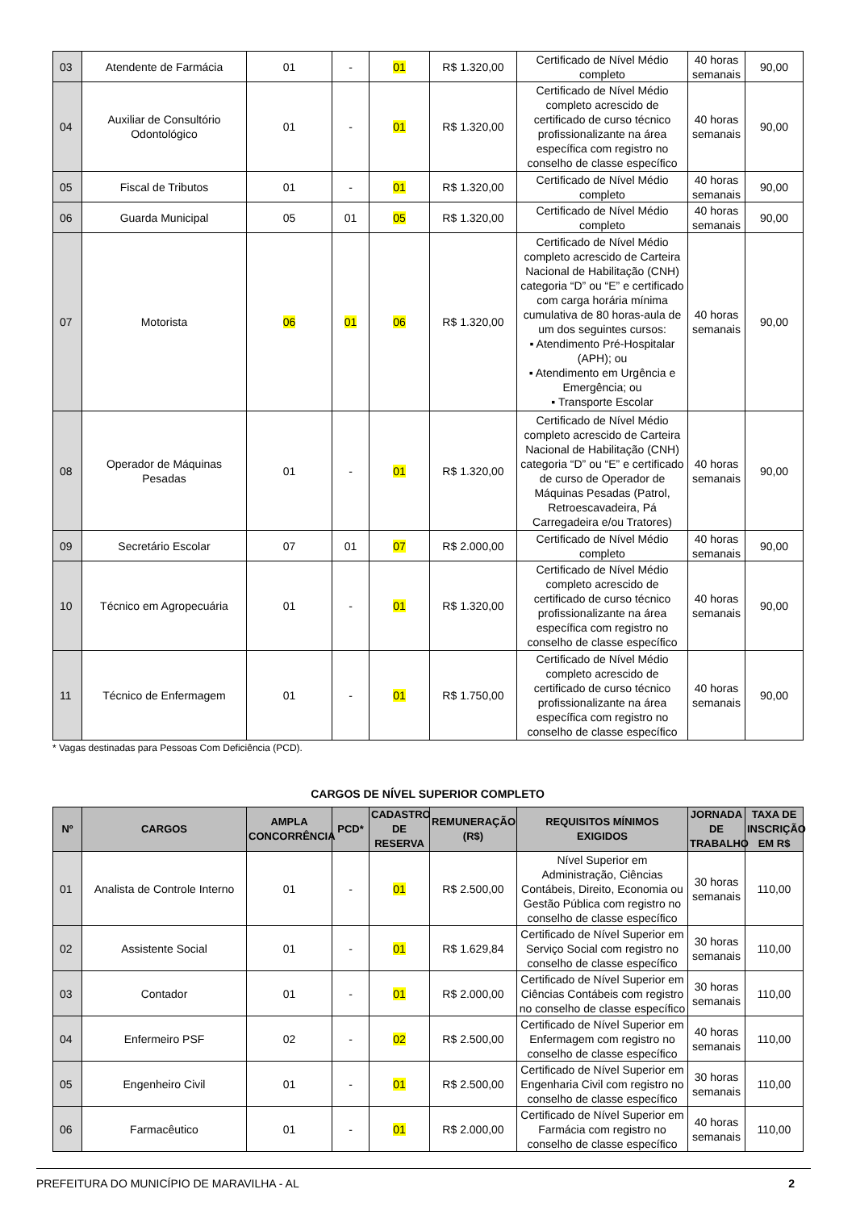| 03 | Atendente de Farmácia | 01 | - | 01 | R$ 1.320,00 | Certificado de Nível Médio completo | 40 horas semanais | 90,00 |
| 04 | Auxiliar de Consultório Odontológico | 01 | - | 01 | R$ 1.320,00 | Certificado de Nível Médio completo acrescido de certificado de curso técnico profissionalizante na área específica com registro no conselho de classe específico | 40 horas semanais | 90,00 |
| 05 | Fiscal de Tributos | 01 | - | 01 | R$ 1.320,00 | Certificado de Nível Médio completo | 40 horas semanais | 90,00 |
| 06 | Guarda Municipal | 05 | 01 | 05 | R$ 1.320,00 | Certificado de Nível Médio completo | 40 horas semanais | 90,00 |
| 07 | Motorista | 06 | 01 | 06 | R$ 1.320,00 | Certificado de Nível Médio completo acrescido de Carteira Nacional de Habilitação (CNH) categoria “D” ou “E” e certificado com carga horária mínima cumulativa de 80 horas-aula de um dos seguintes cursos: ▪ Atendimento Pré-Hospitalar (APH); ou ▪ Atendimento em Urgência e Emergência; ou ▪ Transporte Escolar | 40 horas semanais | 90,00 |
| 08 | Operador de Máquinas Pesadas | 01 | - | 01 | R$ 1.320,00 | Certificado de Nível Médio completo acrescido de Carteira Nacional de Habilitação (CNH) categoria “D” ou “E” e certificado de curso de Operador de Máquinas Pesadas (Patrol, Retroescavadeira, Pá Carregadeira e/ou Tratores) | 40 horas semanais | 90,00 |
| 09 | Secretário Escolar | 07 | 01 | 07 | R$ 2.000,00 | Certificado de Nível Médio completo | 40 horas semanais | 90,00 |
| 10 | Técnico em Agropecuária | 01 | - | 01 | R$ 1.320,00 | Certificado de Nível Médio completo acrescido de certificado de curso técnico profissionalizante na área específica com registro no conselho de classe específico | 40 horas semanais | 90,00 |
| 11 | Técnico de Enfermagem | 01 | - | 01 | R$ 1.750,00 | Certificado de Nível Médio completo acrescido de certificado de curso técnico profissionalizante na área específica com registro no conselho de classe específico | 40 horas semanais | 90,00 |
* Vagas destinadas para Pessoas Com Deficiência (PCD).
CARGOS DE NÍVEL SUPERIOR COMPLETO
| Nº | CARGOS | AMPLA CONCORRÊNCIA | PCD* | CADASTRO DE RESERVA | REMUNERAÇÃO (R$) | REQUISITOS MÍNIMOS EXIGIDOS | JORNADA DE TRABALHO | TAXA DE INSCRIÇÃO EM R$ |
| --- | --- | --- | --- | --- | --- | --- | --- | --- |
| 01 | Analista de Controle Interno | 01 | - | 01 | R$ 2.500,00 | Nível Superior em Administração, Ciências Contábeis, Direito, Economia ou Gestão Pública com registro no conselho de classe específico | 30 horas semanais | 110,00 |
| 02 | Assistente Social | 01 | - | 01 | R$ 1.629,84 | Certificado de Nível Superior em Serviço Social com registro no conselho de classe específico | 30 horas semanais | 110,00 |
| 03 | Contador | 01 | - | 01 | R$ 2.000,00 | Certificado de Nível Superior em Ciências Contábeis com registro no conselho de classe específico | 30 horas semanais | 110,00 |
| 04 | Enfermeiro PSF | 02 | - | 02 | R$ 2.500,00 | Certificado de Nível Superior em Enfermagem com registro no conselho de classe específico | 40 horas semanais | 110,00 |
| 05 | Engenheiro Civil | 01 | - | 01 | R$ 2.500,00 | Certificado de Nível Superior em Engenharia Civil com registro no conselho de classe específico | 30 horas semanais | 110,00 |
| 06 | Farmacêutico | 01 | - | 01 | R$ 2.000,00 | Certificado de Nível Superior em Farmácia com registro no conselho de classe específico | 40 horas semanais | 110,00 |
PREFEITURA DO MUNICÍPIO DE MARAVILHA - AL 2